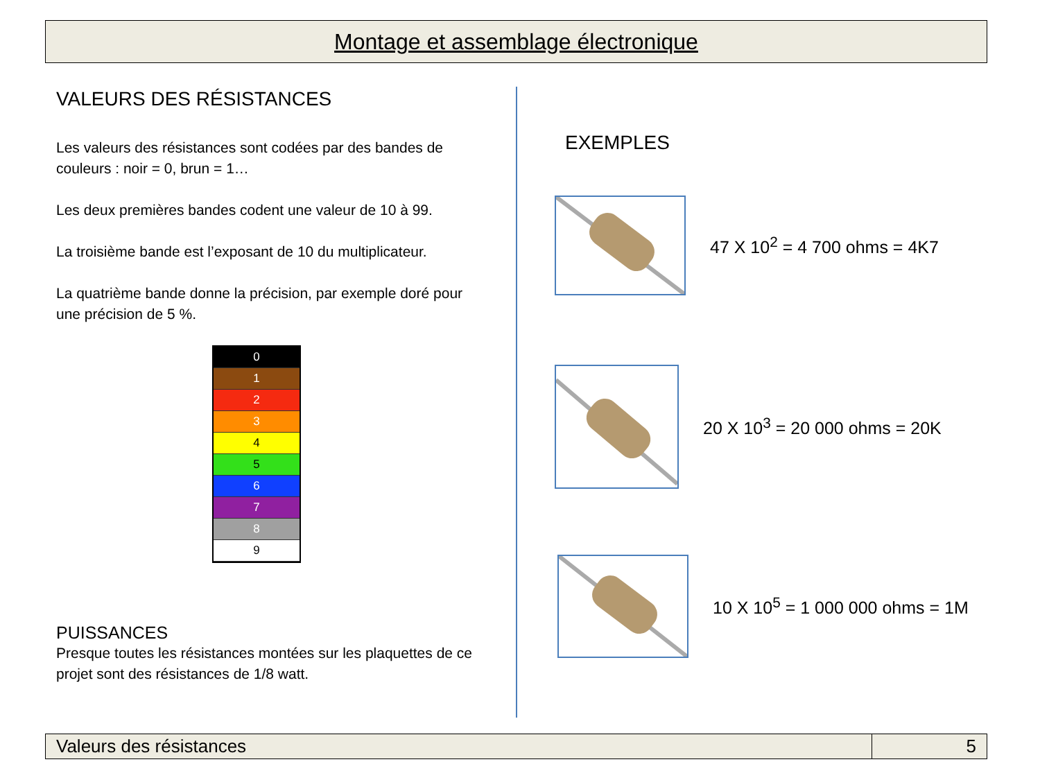Montage et assemblage électronique
VALEURS DES RÉSISTANCES
Les valeurs des résistances sont codées par des bandes de couleurs : noir = 0, brun = 1…
Les deux premières bandes codent une valeur de 10 à 99.
La troisième bande est l’exposant de 10 du multiplicateur.
La quatrième bande donne la précision, par exemple doré pour une précision de 5 %.
0
1
2
3
4
5
6
7
8
9
PUISSANCES
Presque toutes les résistances montées sur les plaquettes de ce projet sont des résistances de 1/8 watt.
EXEMPLES
47 X 10<sup>2</sup> = 4 700 ohms = 4K7
20 X 10<sup>3</sup> = 20 000 ohms = 20K
10 X 10<sup>5</sup> = 1 000 000 ohms = 1M
Valeurs des résistances 5